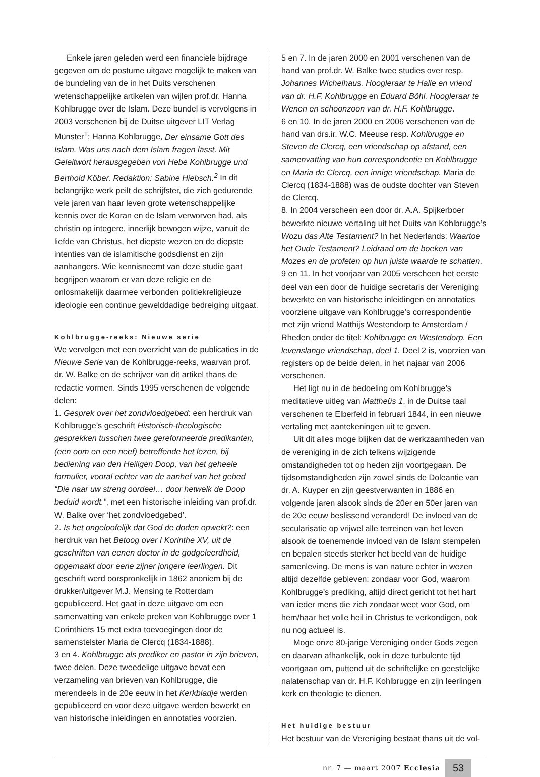Enkele jaren geleden werd een financiële bijdrage gegeven om de postume uitgave mogelijk te maken van de bundeling van de in het Duits verschenen wetenschappelijke artikelen van wijlen prof.dr. Hanna Kohlbrugge over de Islam. Deze bundel is vervolgens in 2003 verschenen bij de Duitse uitgever LIT Verlag Münster<sup>1</sup>: Hanna Kohlbrugge, Der einsame Gott des Islam. Was uns nach dem Islam fragen lässt. Mit Geleitwort herausgegeben von Hebe Kohlbrugge und Berthold Köber. Redaktion: Sabine Hiebsch.<sup>2</sup> In dit belangrijke werk peilt de schrijfster, die zich gedurende vele jaren van haar leven grote wetenschappelijke kennis over de Koran en de Islam verworven had, als christin op integere, innerlijk bewogen wijze, vanuit de liefde van Christus, het diepste wezen en de diepste intenties van de islamitische godsdienst en zijn aanhangers. Wie kennisneemt van deze studie gaat begrijpen waarom er van deze religie en de onlosmakelijk daarmee verbonden politiekreligieuze ideologie een continue gewelddadige bedreiging uitgaat.
Kohlbrugge-reeks: Nieuwe serie
We vervolgen met een overzicht van de publicaties in de Nieuwe Serie van de Kohlbrugge-reeks, waarvan prof. dr. W. Balke en de schrijver van dit artikel thans de redactie vormen. Sinds 1995 verschenen de volgende delen:
1. Gesprek over het zondvloedgebed: een herdruk van Kohlbrugge’s geschrift Historisch-theologische gesprekken tusschen twee gereformeerde predikanten, (een oom en een neef) betreffende het lezen, bij bediening van den Heiligen Doop, van het geheele formulier, vooral echter van de aanhef van het gebed “Die naar uw streng oordeel… door hetwelk de Doop beduid wordt.”, met een historische inleiding van prof.dr. W. Balke over ‘het zondvloedgebed’.
2. Is het ongeloofelijk dat God de doden opwekt?: een herdruk van het Betoog over I Korinthe XV, uit de geschriften van eenen doctor in de godgeleerdheid, opgemaakt door eene zijner jongere leerlingen. Dit geschrift werd oorspronkelijk in 1862 anoniem bij de drukker/uitgever M.J. Mensing te Rotterdam gepubliceerd. Het gaat in deze uitgave om een samenvatting van enkele preken van Kohlbrugge over 1 Corinthiërs 15 met extra toevoegingen door de samenstelster Maria de Clercq (1834-1888).
3 en 4. Kohlbrugge als prediker en pastor in zijn brieven, twee delen. Deze tweedelige uitgave bevat een verzameling van brieven van Kohlbrugge, die merendeels in de 20e eeuw in het Kerkbladje werden gepubliceerd en voor deze uitgave werden bewerkt en van historische inleidingen en annotaties voorzien.
5 en 7. In de jaren 2000 en 2001 verschenen van de hand van prof.dr. W. Balke twee studies over resp. Johannes Wichelhaus. Hoogleraar te Halle en vriend van dr. H.F. Kohlbrugge en Eduard Böhl. Hoogleraar te Wenen en schoonzoon van dr. H.F. Kohlbrugge.
6 en 10. In de jaren 2000 en 2006 verschenen van de hand van drs.ir. W.C. Meeuse resp. Kohlbrugge en Steven de Clercq, een vriendschap op afstand, een samenvatting van hun correspondentie en Kohlbrugge en Maria de Clercq, een innige vriendschap. Maria de Clercq (1834-1888) was de oudste dochter van Steven de Clercq.
8. In 2004 verscheen een door dr. A.A. Spijkerboer bewerkte nieuwe vertaling uit het Duits van Kohlbrugge’s Wozu das Alte Testament? In het Nederlands: Waartoe het Oude Testament? Leidraad om de boeken van Mozes en de profeten op hun juiste waarde te schatten.
9 en 11. In het voorjaar van 2005 verscheen het eerste deel van een door de huidige secretaris der Vereniging bewerkte en van historische inleidingen en annotaties voorziene uitgave van Kohlbrugge’s correspondentie met zijn vriend Matthijs Westendorp te Amsterdam / Rheden onder de titel: Kohlbrugge en Westendorp. Een levenslange vriendschap, deel 1. Deel 2 is, voorzien van registers op de beide delen, in het najaar van 2006 verschenen.
Het ligt nu in de bedoeling om Kohlbrugge’s meditatieve uitleg van Mattheüs 1, in de Duitse taal verschenen te Elberfeld in februari 1844, in een nieuwe vertaling met aantekeningen uit te geven.
Uit dit alles moge blijken dat de werkzaamheden van de vereniging in de zich telkens wijzigende omstandigheden tot op heden zijn voortgegaan. De tijdsomstandigheden zijn zowel sinds de Doleantie van dr. A. Kuyper en zijn geestverwanten in 1886 en volgende jaren alsook sinds de 20er en 50er jaren van de 20e eeuw beslissend veranderd! De invloed van de secularisatie op vrijwel alle terreinen van het leven alsook de toenemende invloed van de Islam stempelen en bepalen steeds sterker het beeld van de huidige samenleving. De mens is van nature echter in wezen altijd dezelfde gebleven: zondaar voor God, waarom Kohlbrugge’s prediking, altijd direct gericht tot het hart van ieder mens die zich zondaar weet voor God, om hem/haar het volle heil in Christus te verkondigen, ook nu nog actueel is.
Moge onze 80-jarige Vereniging onder Gods zegen en daarvan afhankelijk, ook in deze turbulente tijd voortgaan om, puttend uit de schriftelijke en geestelijke nalatenschap van dr. H.F. Kohlbrugge en zijn leerlingen kerk en theologie te dienen.
Het huidige bestuur
Het bestuur van de Vereniging bestaat thans uit de vol-
nr. 7 — maart 2007 Ecclesia
53